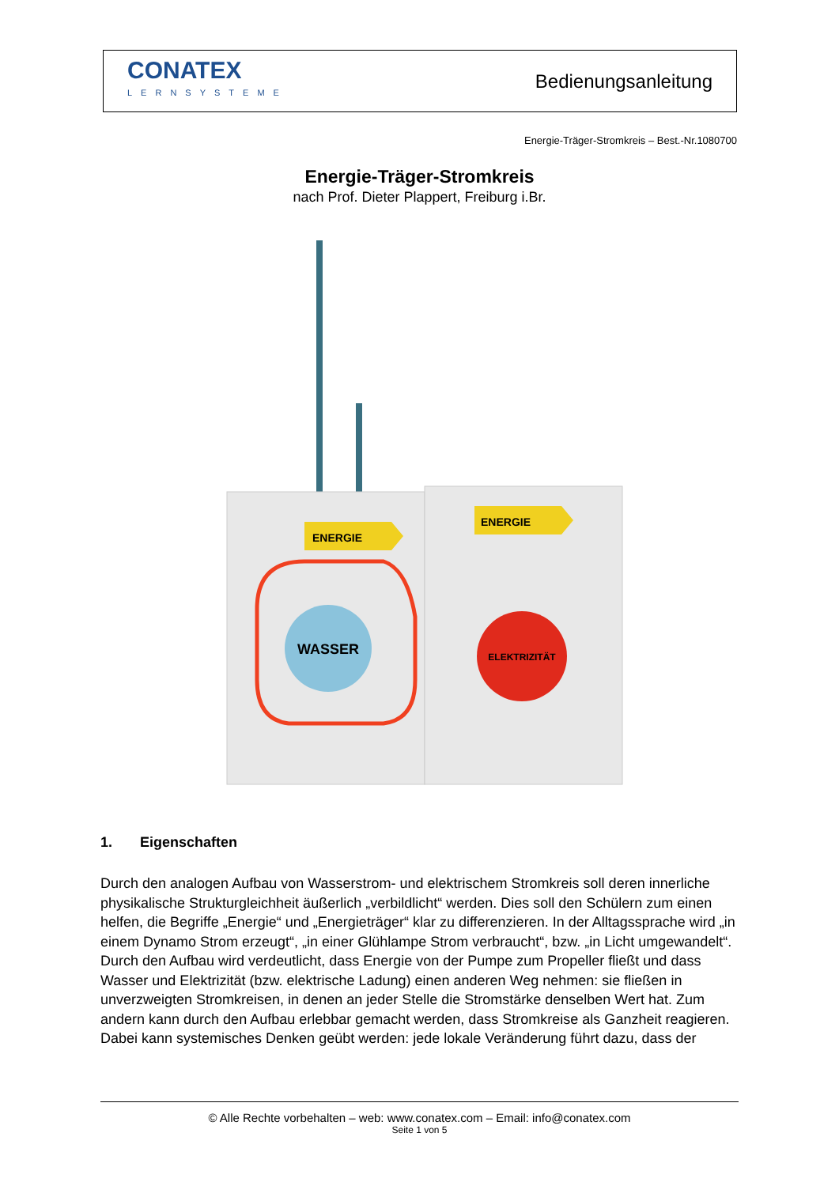CONATEX
LERNSYSTEME
Bedienungsanleitung
Energie-Träger-Stromkreis – Best.-Nr.1080700
Energie-Träger-Stromkreis
nach Prof. Dieter Plappert, Freiburg i.Br.
WASSER
ELEKTRIZITÄT
ENERGIE
ENERGIE
1. Eigenschaften
Durch den analogen Aufbau von Wasserstrom- und elektrischem Stromkreis soll deren innerliche physikalische Strukturgleichheit äußerlich „verbildlicht“ werden. Dies soll den Schülern zum einen helfen, die Begriffe „Energie“ und „Energieträger“ klar zu differenzieren. In der Alltagssprache wird „in einem Dynamo Strom erzeugt“, „in einer Glühlampe Strom verbraucht“, bzw. „in Licht umgewandelt“. Durch den Aufbau wird verdeutlicht, dass Energie von der Pumpe zum Propeller fließt und dass Wasser und Elektrizität (bzw. elektrische Ladung) einen anderen Weg nehmen: sie fließen in unverzweigten Stromkreisen, in denen an jeder Stelle die Stromstärke denselben Wert hat. Zum andern kann durch den Aufbau erlebbar gemacht werden, dass Stromkreise als Ganzheit reagieren. Dabei kann systemisches Denken geübt werden: jede lokale Veränderung führt dazu, dass der
© Alle Rechte vorbehalten – web: www.conatex.com – Email: info@conatex.com
Seite 1 von 5